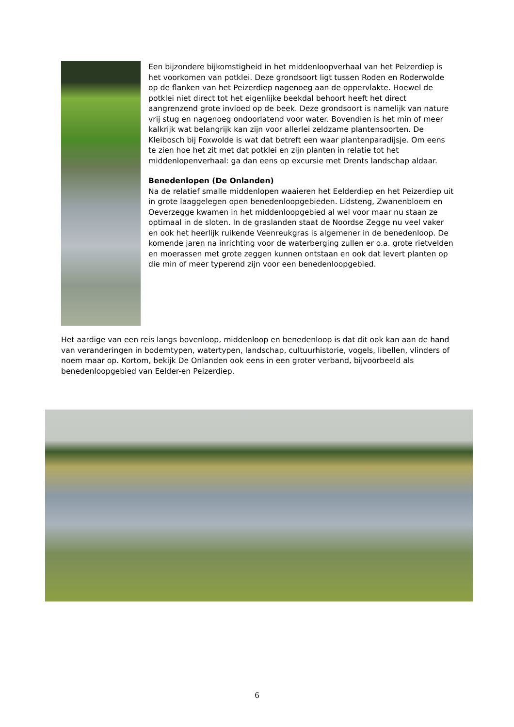Een bijzondere bijkomstigheid in het middenloopverhaal van het Peizerdiep is het voorkomen van potklei. Deze grondsoort ligt tussen Roden en Roderwolde op de flanken van het Peizerdiep nagenoeg aan de oppervlakte. Hoewel de potklei niet direct tot het eigenlijke beekdal behoort heeft het direct aangrenzend grote invloed op de beek. Deze grondsoort is namelijk van nature vrij stug en nagenoeg ondoorlatend voor water. Bovendien is het min of meer kalkrijk wat belangrijk kan zijn voor allerlei zeldzame plantensoorten. De Kleibosch bij Foxwolde is wat dat betreft een waar plantenparadijsje. Om eens te zien hoe het zit met dat potklei en zijn planten in relatie tot het middenlopenverhaal: ga dan eens op excursie met Drents landschap aldaar.
Benedenlopen (De Onlanden)
Na de relatief smalle middenlopen waaieren het Eelderdiep en het Peizerdiep uit in grote laaggelegen open benedenloopgebieden. Lidsteng, Zwanenbloem en Oeverzegge kwamen in het middenloopgebied al wel voor maar nu staan ze optimaal in de sloten. In de graslanden staat de Noordse Zegge nu veel vaker en ook het heerlijk ruikende Veenreukgras is algemener in de benedenloop. De komende jaren na inrichting voor de waterberging zullen er o.a. grote rietvelden en moerassen met grote zeggen kunnen ontstaan en ook dat levert planten op die min of meer typerend zijn voor een benedenloopgebied.
Het aardige van een reis langs bovenloop, middenloop en benedenloop is dat dit ook kan aan de hand van veranderingen in bodemtypen, watertypen, landschap, cultuurhistorie, vogels, libellen, vlinders of noem maar op. Kortom, bekijk De Onlanden ook eens in een groter verband, bijvoorbeeld als benedenloopgebied van Eelder-en Peizerdiep.
6